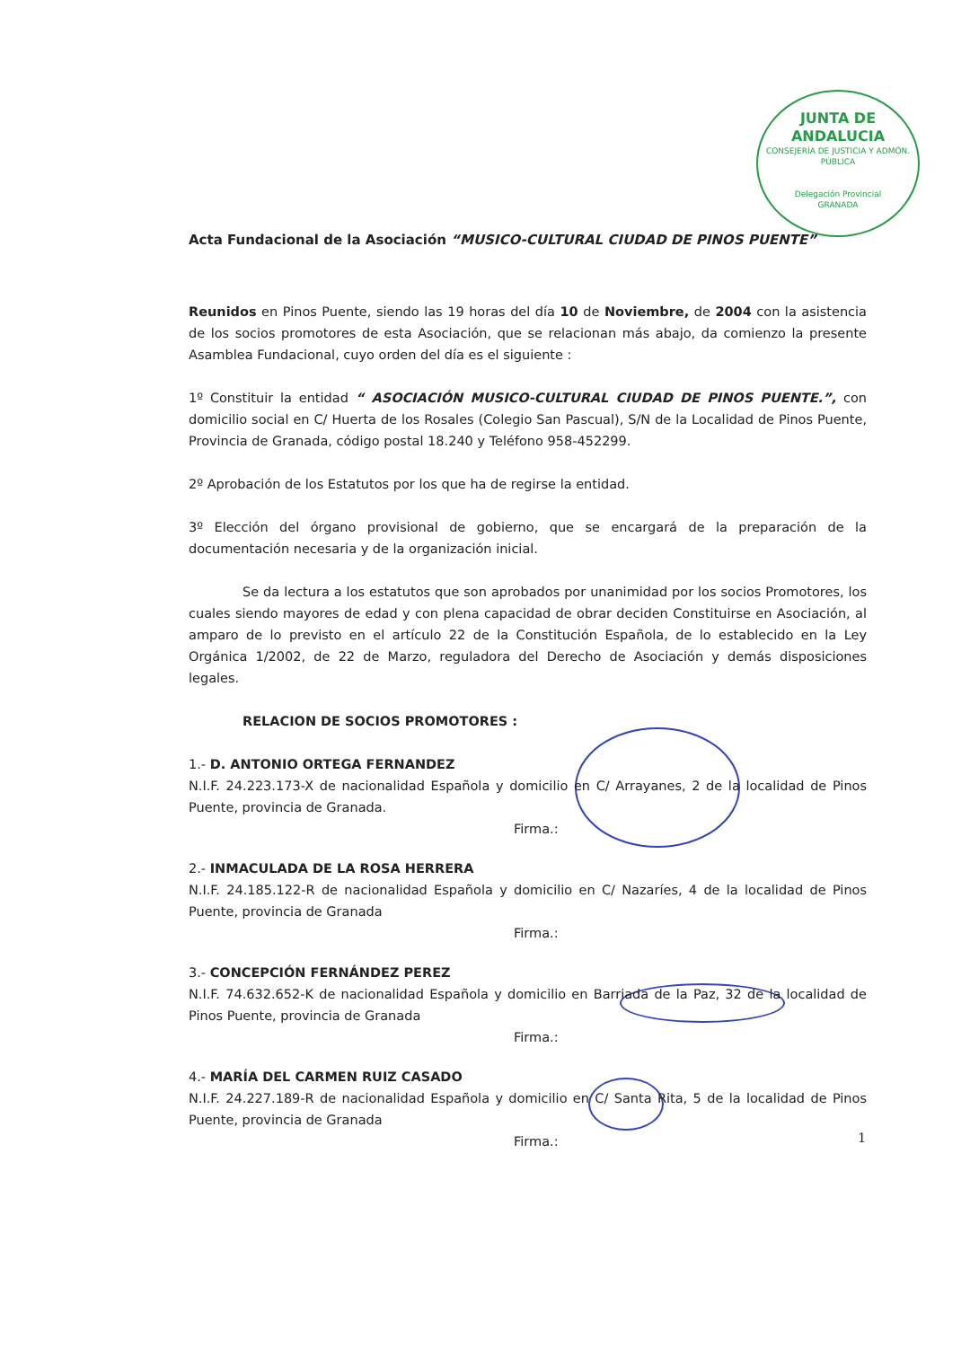JUNTA DE ANDALUCIA
CONSEJERÍA DE JUSTICIA Y ADMÓN. PÚBLICA
Delegación Provincial
GRANADA
Acta Fundacional de la Asociación “MUSICO-CULTURAL CIUDAD DE PINOS PUENTE”
Reunidos en Pinos Puente, siendo las 19 horas del día 10 de Noviembre, de 2004 con la asistencia de los socios promotores de esta Asociación, que se relacionan más abajo, da comienzo la presente Asamblea Fundacional, cuyo orden del día es el siguiente :
1º Constituir la entidad “ ASOCIACIÓN MUSICO-CULTURAL CIUDAD DE PINOS PUENTE.”, con domicilio social en C/ Huerta de los Rosales (Colegio San Pascual), S/N de la Localidad de Pinos Puente, Provincia de Granada, código postal 18.240 y Teléfono 958-452299.
2º Aprobación de los Estatutos por los que ha de regirse la entidad.
3º Elección del órgano provisional de gobierno, que se encargará de la preparación de la documentación necesaria y de la organización inicial.
Se da lectura a los estatutos que son aprobados por unanimidad por los socios Promotores, los cuales siendo mayores de edad y con plena capacidad de obrar deciden Constituirse en Asociación, al amparo de lo previsto en el artículo 22 de la Constitución Española, de lo establecido en la Ley Orgánica 1/2002, de 22 de Marzo, reguladora del Derecho de Asociación y demás disposiciones legales.
RELACION DE SOCIOS PROMOTORES :
1.- D. ANTONIO ORTEGA FERNANDEZ
N.I.F. 24.223.173-X de nacionalidad Española y domicilio en C/ Arrayanes, 2 de la localidad de Pinos Puente, provincia de Granada.
Firma.:
2.- INMACULADA DE LA ROSA HERRERA
N.I.F. 24.185.122-R de nacionalidad Española y domicilio en C/ Nazaríes, 4 de la localidad de Pinos Puente, provincia de Granada
Firma.:
3.- CONCEPCIÓN FERNÁNDEZ PEREZ
N.I.F. 74.632.652-K de nacionalidad Española y domicilio en Barriada de la Paz, 32 de la localidad de Pinos Puente, provincia de Granada
Firma.:
4.- MARÍA DEL CARMEN RUIZ CASADO
N.I.F. 24.227.189-R de nacionalidad Española y domicilio en C/ Santa Rita, 5 de la localidad de Pinos Puente, provincia de Granada
Firma.:
1